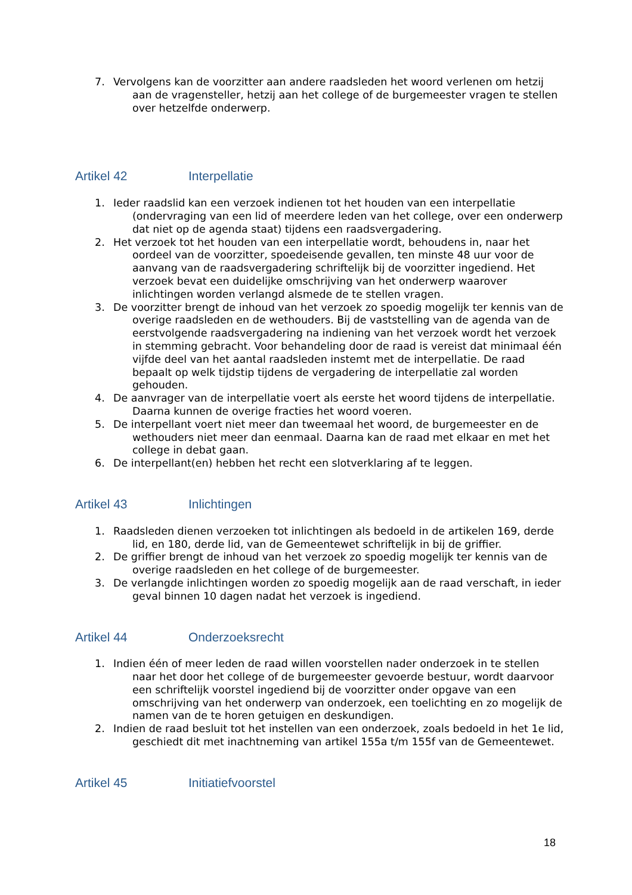7. Vervolgens kan de voorzitter aan andere raadsleden het woord verlenen om hetzij aan de vragensteller, hetzij aan het college of de burgemeester vragen te stellen over hetzelfde onderwerp.
Artikel 42 Interpellatie
1. Ieder raadslid kan een verzoek indienen tot het houden van een interpellatie (ondervraging van een lid of meerdere leden van het college, over een onderwerp dat niet op de agenda staat) tijdens een raadsvergadering.
2. Het verzoek tot het houden van een interpellatie wordt, behoudens in, naar het oordeel van de voorzitter, spoedeisende gevallen, ten minste 48 uur voor de aanvang van de raadsvergadering schriftelijk bij de voorzitter ingediend. Het verzoek bevat een duidelijke omschrijving van het onderwerp waarover inlichtingen worden verlangd alsmede de te stellen vragen.
3. De voorzitter brengt de inhoud van het verzoek zo spoedig mogelijk ter kennis van de overige raadsleden en de wethouders. Bij de vaststelling van de agenda van de eerstvolgende raadsvergadering na indiening van het verzoek wordt het verzoek in stemming gebracht. Voor behandeling door de raad is vereist dat minimaal één vijfde deel van het aantal raadsleden instemt met de interpellatie. De raad bepaalt op welk tijdstip tijdens de vergadering de interpellatie zal worden gehouden.
4. De aanvrager van de interpellatie voert als eerste het woord tijdens de interpellatie. Daarna kunnen de overige fracties het woord voeren.
5. De interpellant voert niet meer dan tweemaal het woord, de burgemeester en de wethouders niet meer dan eenmaal. Daarna kan de raad met elkaar en met het college in debat gaan.
6. De interpellant(en) hebben het recht een slotverklaring af te leggen.
Artikel 43 Inlichtingen
1. Raadsleden dienen verzoeken tot inlichtingen als bedoeld in de artikelen 169, derde lid, en 180, derde lid, van de Gemeentewet schriftelijk in bij de griffier.
2. De griffier brengt de inhoud van het verzoek zo spoedig mogelijk ter kennis van de overige raadsleden en het college of de burgemeester.
3. De verlangde inlichtingen worden zo spoedig mogelijk aan de raad verschaft, in ieder geval binnen 10 dagen nadat het verzoek is ingediend.
Artikel 44 Onderzoeksrecht
1. Indien één of meer leden de raad willen voorstellen nader onderzoek in te stellen naar het door het college of de burgemeester gevoerde bestuur, wordt daarvoor een schriftelijk voorstel ingediend bij de voorzitter onder opgave van een omschrijving van het onderwerp van onderzoek, een toelichting en zo mogelijk de namen van de te horen getuigen en deskundigen.
2. Indien de raad besluit tot het instellen van een onderzoek, zoals bedoeld in het 1e lid, geschiedt dit met inachtneming van artikel 155a t/m 155f van de Gemeentewet.
Artikel 45 Initiatiefvoorstel
18